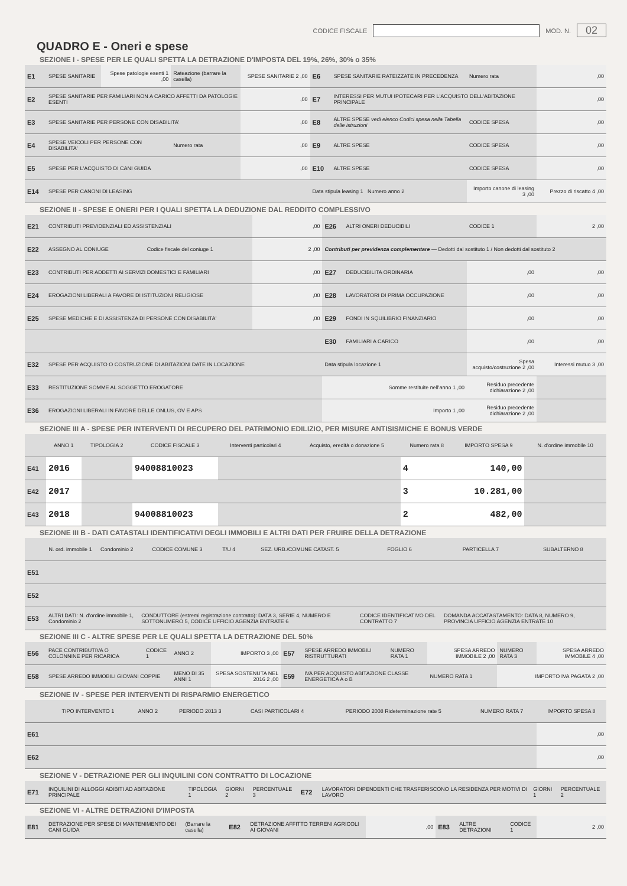CODICE FISCALE MOD. N. 02
QUADRO E - Oneri e spese
SEZIONE I - SPESE PER LE QUALI SPETTA LA DETRAZIONE D'IMPOSTA DEL 19%, 26%, 30% o 35%
| E1 | SPESE SANITARIE | Spese patologie esenti 1 ,00 | Rateazione (barrare la casella) | SPESE SANITARIE 2 ,00 | E6 | SPESE SANITARIE RATEIZZATE IN PRECEDENZA | Numero rata | ,00 |
| E2 | SPESE SANITARIE PER FAMILIARI NON A CARICO AFFETTI DA PATOLOGIE ESENTI | | | ,00 | E7 | INTERESSI PER MUTUI IPOTECARI PER L'ACQUISTO DELL'ABITAZIONE PRINCIPALE | | ,00 |
| E3 | SPESE SANITARIE PER PERSONE CON DISABILITA' | | | ,00 | E8 | ALTRE SPESE vedi elenco Codici spesa nella Tabella delle istruzioni | CODICE SPESA | ,00 |
| E4 | SPESE VEICOLI PER PERSONE CON DISABILITA' | | Numero rata | ,00 | E9 | ALTRE SPESE | CODICE SPESA | ,00 |
| E5 | SPESE PER L'ACQUISTO DI CANI GUIDA | | | ,00 | E10 | ALTRE SPESE | CODICE SPESA | ,00 |
| E14 | SPESE PER CANONI DI LEASING | | | | Data stipula leasing 1 Numero anno 2 | | Importo canone di leasing 3 ,00 | Prezzo di riscatto 4 ,00 |
SEZIONE II - SPESE E ONERI PER I QUALI SPETTA LA DEDUZIONE DAL REDDITO COMPLESSIVO
| E21 | CONTRIBUTI PREVIDENZIALI ED ASSISTENZIALI | | ,00 | E26 | ALTRI ONERI DEDUCIBILI | CODICE 1 | 2 ,00 |
| E22 | ASSEGNO AL CONIUGE | Codice fiscale del coniuge 1 | 2 ,00 | Contributi per previdenza complementare — Dedotti dal sostituto 1 / Non dedotti dal sostituto 2 | | | |
| E23 | CONTRIBUTI PER ADDETTI AI SERVIZI DOMESTICI E FAMILIARI | | ,00 | E27 | DEDUCIBILITA ORDINARIA | ,00 | ,00 |
| E24 | EROGAZIONI LIBERALI A FAVORE DI ISTITUZIONI RELIGIOSE | | ,00 | E28 | LAVORATORI DI PRIMA OCCUPAZIONE | ,00 | ,00 |
| E25 | SPESE MEDICHE E DI ASSISTENZA DI PERSONE CON DISABILITA' | | ,00 | E29 | FONDI IN SQUILIBRIO FINANZIARIO | ,00 | ,00 |
| | | | | E30 | FAMILIARI A CARICO | ,00 | ,00 |
| E32 | SPESE PER ACQUISTO O COSTRUZIONE DI ABITAZIONI DATE IN LOCAZIONE | | | Data stipula locazione 1 | | Spesa acquisto/costruzione 2 ,00 | Interessi mutuo 3 ,00 |
| E33 | RESTITUZIONE SOMME AL SOGGETTO EROGATORE | | | Somme restituite nell'anno 1 ,00 | | Residuo precedente dichiarazione 2 ,00 | |
| E36 | EROGAZIONI LIBERALI IN FAVORE DELLE ONLUS, OV E APS | | | Importo 1 ,00 | | Residuo precedente dichiarazione 2 ,00 | |
SEZIONE III A - SPESE PER INTERVENTI DI RECUPERO DEL PATRIMONIO EDILIZIO, PER MISURE ANTISISMICHE E BONUS VERDE
| | ANNO 1 | TIPOLOGIA 2 | CODICE FISCALE 3 | Interventi particolari 4 | Acquisto, eredità o donazione 5 | Numero rata 8 | IMPORTO SPESA 9 | N. d'ordine immobile 10 |
| --- | --- | --- | --- | --- | --- | --- | --- | --- |
| E41 | 2016 | | 94008810023 | | | 4 | 140,00 | |
| E42 | 2017 | | | | | 3 | 10.281,00 | |
| E43 | 2018 | | 94008810023 | | | 2 | 482,00 | |
SEZIONE III B - DATI CATASTALI IDENTIFICATIVI DEGLI IMMOBILI E ALTRI DATI PER FRUIRE DELLA DETRAZIONE
| | N. ord. immobile 1 | Condominio 2 | CODICE COMUNE 3 | T/U 4 | SEZ. URB./COMUNE CATAST. 5 | FOGLIO 6 | PARTICELLA 7 | SUBALTERNO 8 |
| --- | --- | --- | --- | --- | --- | --- | --- | --- |
| E51 | | | | | | | | |
| E52 | | | | | | | | |
| E53 | ALTRI DATI: N. d'ordine immobile 1, Condominio 2 | | CONDUTTORE (estremi registrazione contratto): DATA 3, SERIE 4, NUMERO E SOTTONUMERO 5, CODICE UFFICIO AGENZIA ENTRATE 6 | | | CODICE IDENTIFICATIVO DEL CONTRATTO 7 | DOMANDA ACCATASTAMENTO: DATA 8, NUMERO 9, PROVINCIA UFFICIO AGENZIA ENTRATE 10 | |
SEZIONE III C - ALTRE SPESE PER LE QUALI SPETTA LA DETRAZIONE DEL 50%
| E56 | PACE CONTRIBUTIVA O COLONNINE PER RICARICA | CODICE 1 | ANNO 2 | IMPORTO 3 ,00 | E57 | SPESE ARREDO IMMOBILI RISTRUTTURATI | NUMERO RATA 1 | SPESA ARREDO IMMOBILE 2 ,00 | NUMERO RATA 3 | SPESA ARREDO IMMOBILE 4 ,00 |
| E58 | SPESE ARREDO IMMOBILI GIOVANI COPPIE | | MENO DI 35 ANNI 1 | SPESA SOSTENUTA NEL 2016 2 ,00 | E59 | IVA PER ACQUISTO ABITAZIONE CLASSE ENERGETICA A o B | | NUMERO RATA 1 | IMPORTO IVA PAGATA 2 ,00 | |
SEZIONE IV - SPESE PER INTERVENTI DI RISPARMIO ENERGETICO
| | TIPO INTERVENTO 1 | ANNO 2 | PERIODO 2013 3 | CASI PARTICOLARI 4 | PERIODO 2008 Rideterminazione rate 5 | NUMERO RATA 7 | IMPORTO SPESA 8 |
| --- | --- | --- | --- | --- | --- | --- | --- |
| E61 | | | | | | | ,00 |
| E62 | | | | | | | ,00 |
SEZIONE V - DETRAZIONE PER GLI INQUILINI CON CONTRATTO DI LOCAZIONE
| E71 | INQUILINI DI ALLOGGI ADIBITI AD ABITAZIONE PRINCIPALE | TIPOLOGIA 1 | GIORNI 2 | PERCENTUALE 3 | E72 | LAVORATORI DIPENDENTI CHE TRASFERISCONO LA RESIDENZA PER MOTIVI DI LAVORO | GIORNI 1 | PERCENTUALE 2 |
SEZIONE VI - ALTRE DETRAZIONI D'IMPOSTA
| E81 | DETRAZIONE PER SPESE DI MANTENIMENTO DEI CANI GUIDA | (Barrare la casella) | E82 | DETRAZIONE AFFITTO TERRENI AGRICOLI AI GIOVANI | ,00 | E83 | ALTRE DETRAZIONI | CODICE 1 | 2 ,00 |